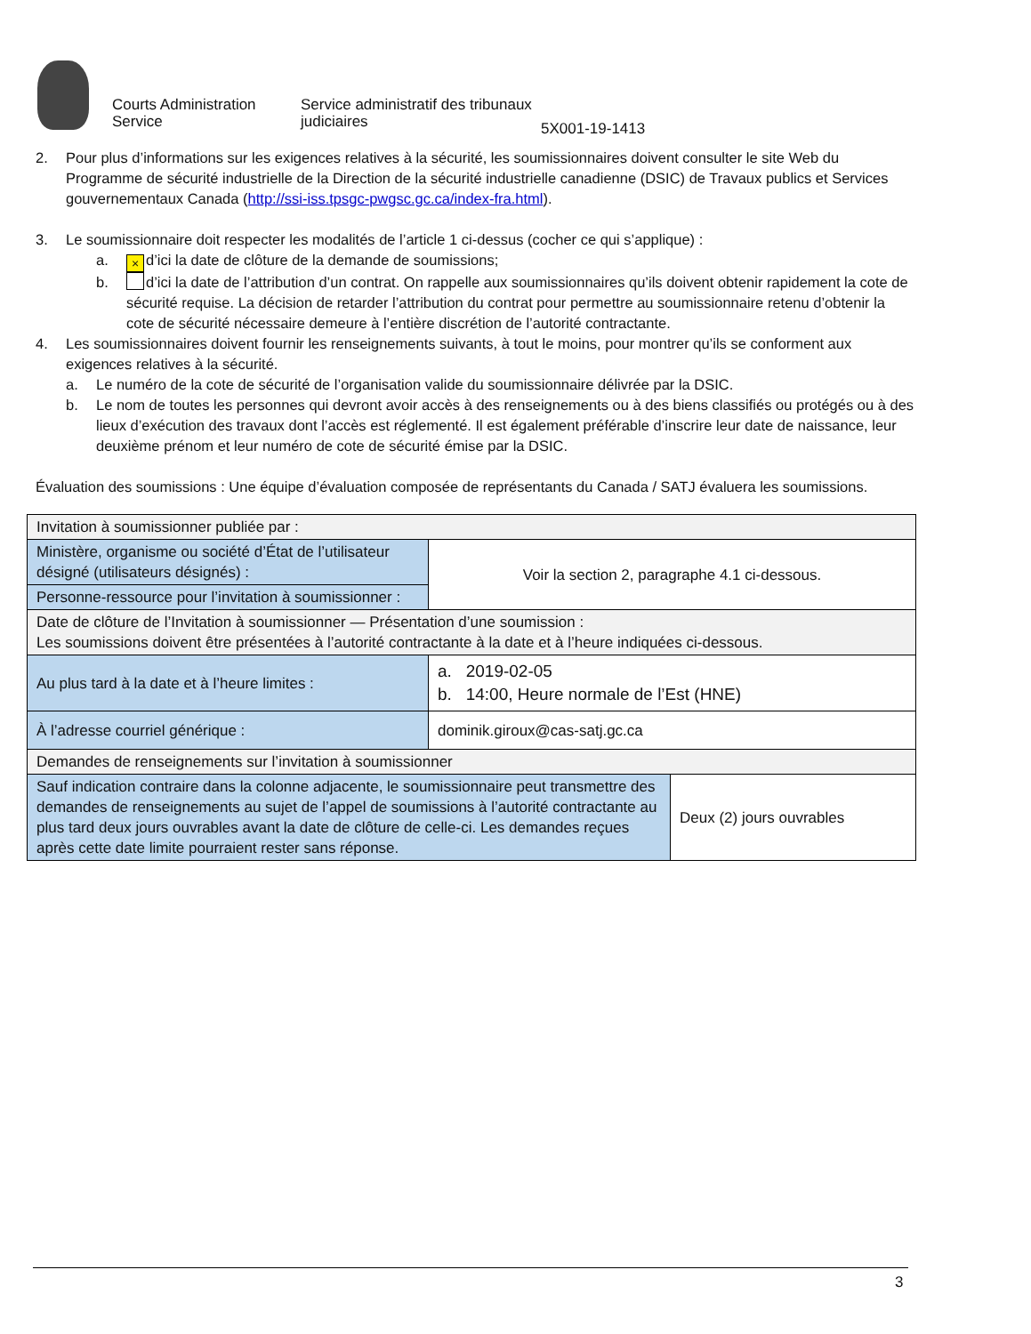Courts Administration Service
Service administratif des tribunaux judiciaires
5X001-19-1413
2. Pour plus d’informations sur les exigences relatives à la sécurité, les soumissionnaires doivent consulter le site Web du Programme de sécurité industrielle de la Direction de la sécurité industrielle canadienne (DSIC) de Travaux publics et Services gouvernementaux Canada (http://ssi-iss.tpsgc-pwgsc.gc.ca/index-fra.html).
3. Le soumissionnaire doit respecter les modalités de l’article 1 ci-dessus (cocher ce qui s’applique) :
a.
× d’ici la date de clôture de la demande de soumissions;
b. d’ici la date de l’attribution d’un contrat. On rappelle aux soumissionnaires qu’ils doivent obtenir rapidement la cote de sécurité requise. La décision de retarder l’attribution du contrat pour permettre au soumissionnaire retenu d’obtenir la cote de sécurité nécessaire demeure à l’entière discrétion de l’autorité contractante.
4. Les soumissionnaires doivent fournir les renseignements suivants, à tout le moins, pour montrer qu’ils se conforment aux exigences relatives à la sécurité.
a. Le numéro de la cote de sécurité de l’organisation valide du soumissionnaire délivrée par la DSIC.
b. Le nom de toutes les personnes qui devront avoir accès à des renseignements ou à des biens classifiés ou protégés ou à des lieux d’exécution des travaux dont l’accès est réglementé. Il est également préférable d’inscrire leur date de naissance, leur deuxième prénom et leur numéro de cote de sécurité émise par la DSIC.
Évaluation des soumissions : Une équipe d’évaluation composée de représentants du Canada / SATJ évaluera les soumissions.
| Invitation à soumissionner publiée par : | | |
| Ministère, organisme ou société d’État de l’utilisateur désigné (utilisateurs désignés) : | Voir la section 2, paragraphe 4.1 ci-dessous. | |
| Personne-ressource pour l’invitation à soumissionner : | | |
| Date de clôture de l’Invitation à soumissionner — Présentation d’une soumission : Les soumissions doivent être présentées à l’autorité contractante à la date et à l’heure indiquées ci-dessous. | | |
| Au plus tard à la date et à l’heure limites : | a. 2019-02-05 b. 14:00, Heure normale de l’Est (HNE) | |
| À l’adresse courriel générique : | dominik.giroux@cas-satj.gc.ca | |
| Demandes de renseignements sur l’invitation à soumissionner | | |
| Sauf indication contraire dans la colonne adjacente, le soumissionnaire peut transmettre des demandes de renseignements au sujet de l’appel de soumissions à l’autorité contractante au plus tard deux jours ouvrables avant la date de clôture de celle-ci. Les demandes reçues après cette date limite pourraient rester sans réponse. | | Deux (2) jours ouvrables |
3